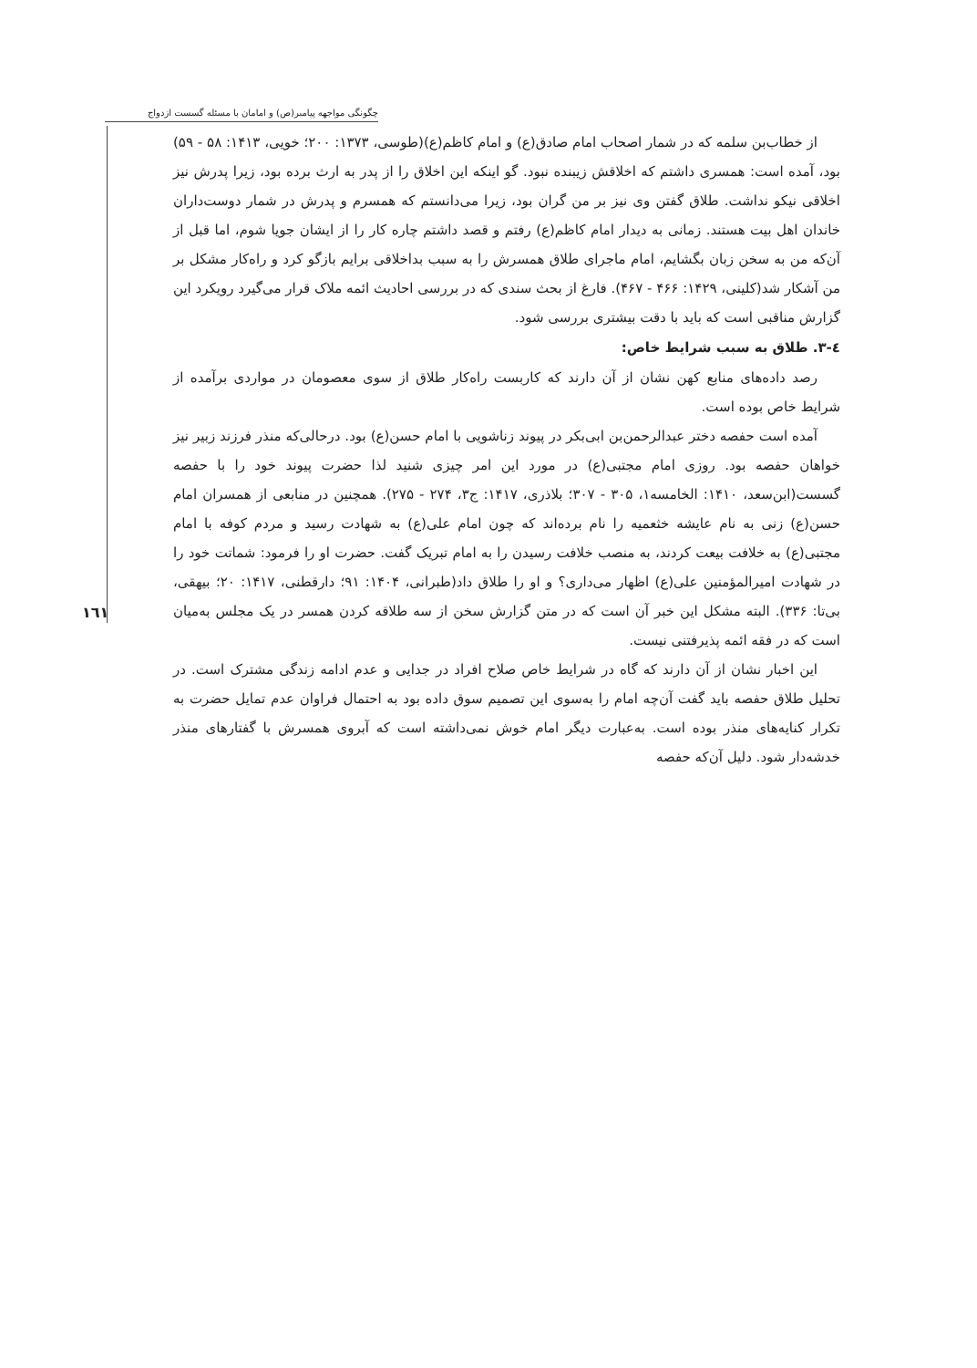چگونگی مواجهه پیامبر(ص) و امامان با مسئله گسست ازدواج
١٦١
از خطاب‌بن سلمه که در شمار اصحاب امام صادق(ع) و امام کاظم(ع)(طوسی، ۱۳۷۳: ۲۰۰؛ خویی، ۱۴۱۳: ۵۸ - ۵۹) بود، آمده است: همسری داشتم که اخلاقش زیبنده نبود. گو اینکه این اخلاق را از پدر به ارث برده بود، زیرا پدرش نیز اخلاقی نیکو نداشت. طلاق گفتن وی نیز بر من گران بود، زیرا می‌دانستم که همسرم و پدرش در شمار دوست‌داران خاندان اهل بیت هستند. زمانی به دیدار امام کاظم(ع) رفتم و قصد داشتم چاره کار را از ایشان جویا شوم، اما قبل از آن‌که من به سخن زبان بگشایم، امام ماجرای طلاق همسرش را به سبب بداخلاقی برایم بازگو کرد و راه‌کار مشکل بر من آشکار شد(کلینی، ۱۴۲۹: ۴۶۶ - ۴۶۷). فارغ از بحث سندی که در بررسی احادیث ائمه ملاک قرار می‌گیرد رویکرد این گزارش مناقبی است که باید با دقت بیشتری بررسی شود.
٤-٣. طلاق به سبب شرایط خاص:
رصد داده‌های منابع کهن نشان از آن دارند که کاربست راه‌کار طلاق از سوی معصومان در مواردی برآمده از شرایط خاص بوده است.
آمده است حفصه دختر عبدالرحمن‌بن ابی‌بکر در پیوند زناشویی با امام حسن(ع) بود. درحالی‌که منذر فرزند زبیر نیز خواهان حفصه بود. روزی امام مجتبی(ع) در مورد این امر چیزی شنید لذا حضرت پیوند خود را با حفصه گسست(ابن‌سعد، ۱۴۱۰: الخامسه۱، ۳۰۵ - ۳۰۷؛ بلاذری، ۱۴۱۷: ج۳، ۲۷۴ - ۲۷۵). همچنین در منابعی از همسران امام حسن(ع) زنی به نام عایشه خثعمیه را نام برده‌اند که چون امام علی(ع) به شهادت رسید و مردم کوفه با امام مجتبی(ع) به خلافت بیعت کردند، به منصب خلافت رسیدن را به امام تبریک گفت. حضرت او را فرمود: شماتت خود را در شهادت امیرالمؤمنین علی(ع) اظهار می‌داری؟ و او را طلاق داد(طبرانی، ۱۴۰۴: ۹۱؛ دارقطنی، ۱۴۱۷: ۲۰؛ بیهقی، بی‌تا: ۳۳۶). البته مشکل این خبر آن است که در متن گزارش سخن از سه طلاقه کردن همسر در یک مجلس به‌میان است که در فقه ائمه پذیرفتنی نیست.
این اخبار نشان از آن دارند که گاه در شرایط خاص صلاح افراد در جدایی و عدم ادامه زندگی مشترک است. در تحلیل طلاق حفصه باید گفت آن‌چه امام را به‌سوی این تصمیم سوق داده بود به احتمال فراوان عدم تمایل حضرت به تکرار کنایه‌های منذر بوده است. به‌عبارت دیگر امام خوش نمی‌داشته است که آبروی همسرش با گفتارهای منذر خدشه‌دار شود. دلیل آن‌که حفصه